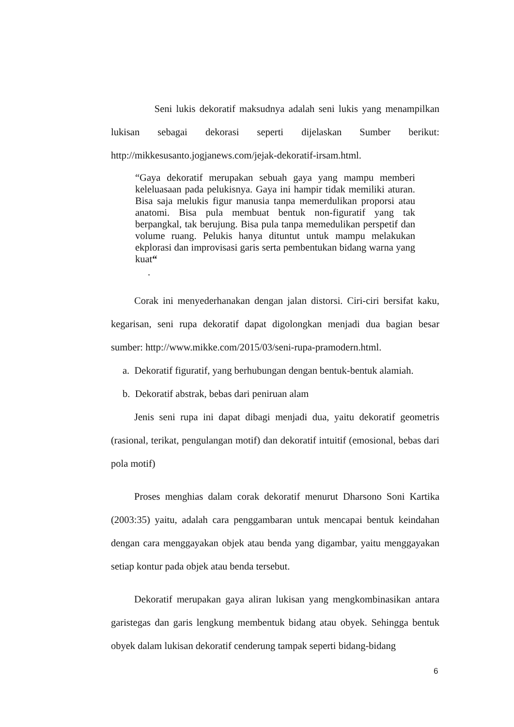Seni lukis dekoratif maksudnya adalah seni lukis yang menampilkan lukisan sebagai dekorasi seperti dijelaskan Sumber berikut: http://mikkesusanto.jogjanews.com/jejak-dekoratif-irsam.html.
“Gaya dekoratif merupakan sebuah gaya yang mampu memberi keleluasaan pada pelukisnya. Gaya ini hampir tidak memiliki aturan. Bisa saja melukis figur manusia tanpa memerdulikan proporsi atau anatomi. Bisa pula membuat bentuk non-figuratif yang tak berpangkal, tak berujung. Bisa pula tanpa memedulikan perspetif dan volume ruang. Pelukis hanya dituntut untuk mampu melakukan ekplorasi dan improvisasi garis serta pembentukan bidang warna yang kuat“
.
Corak ini menyederhanakan dengan jalan distorsi. Ciri-ciri bersifat kaku, kegarisan, seni rupa dekoratif dapat digolongkan menjadi dua bagian besar sumber: http://www.mikke.com/2015/03/seni-rupa-pramodern.html.
a. Dekoratif figuratif, yang berhubungan dengan bentuk-bentuk alamiah.
b. Dekoratif abstrak, bebas dari peniruan alam
Jenis seni rupa ini dapat dibagi menjadi dua, yaitu dekoratif geometris (rasional, terikat, pengulangan motif) dan dekoratif intuitif (emosional, bebas dari pola motif)
Proses menghias dalam corak dekoratif menurut Dharsono Soni Kartika (2003:35) yaitu, adalah cara penggambaran untuk mencapai bentuk keindahan dengan cara menggayakan objek atau benda yang digambar, yaitu menggayakan setiap kontur pada objek atau benda tersebut.
Dekoratif merupakan gaya aliran lukisan yang mengkombinasikan antara garistegas dan garis lengkung membentuk bidang atau obyek. Sehingga bentuk obyek dalam lukisan dekoratif cenderung tampak seperti bidang-bidang
6